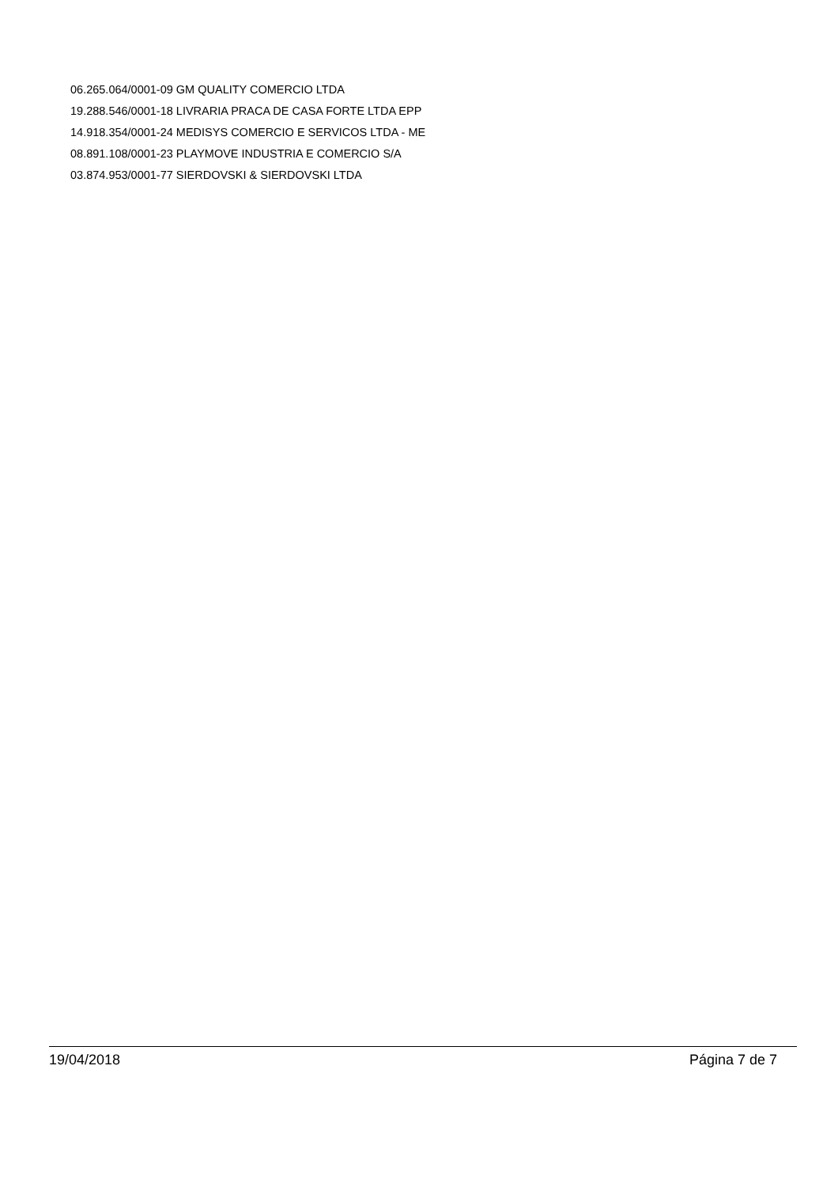06.265.064/0001-09 GM QUALITY COMERCIO LTDA
19.288.546/0001-18 LIVRARIA PRACA DE CASA FORTE LTDA EPP
14.918.354/0001-24 MEDISYS COMERCIO E SERVICOS LTDA - ME
08.891.108/0001-23 PLAYMOVE INDUSTRIA E COMERCIO S/A
03.874.953/0001-77 SIERDOVSKI & SIERDOVSKI LTDA
19/04/2018 Página 7 de 7